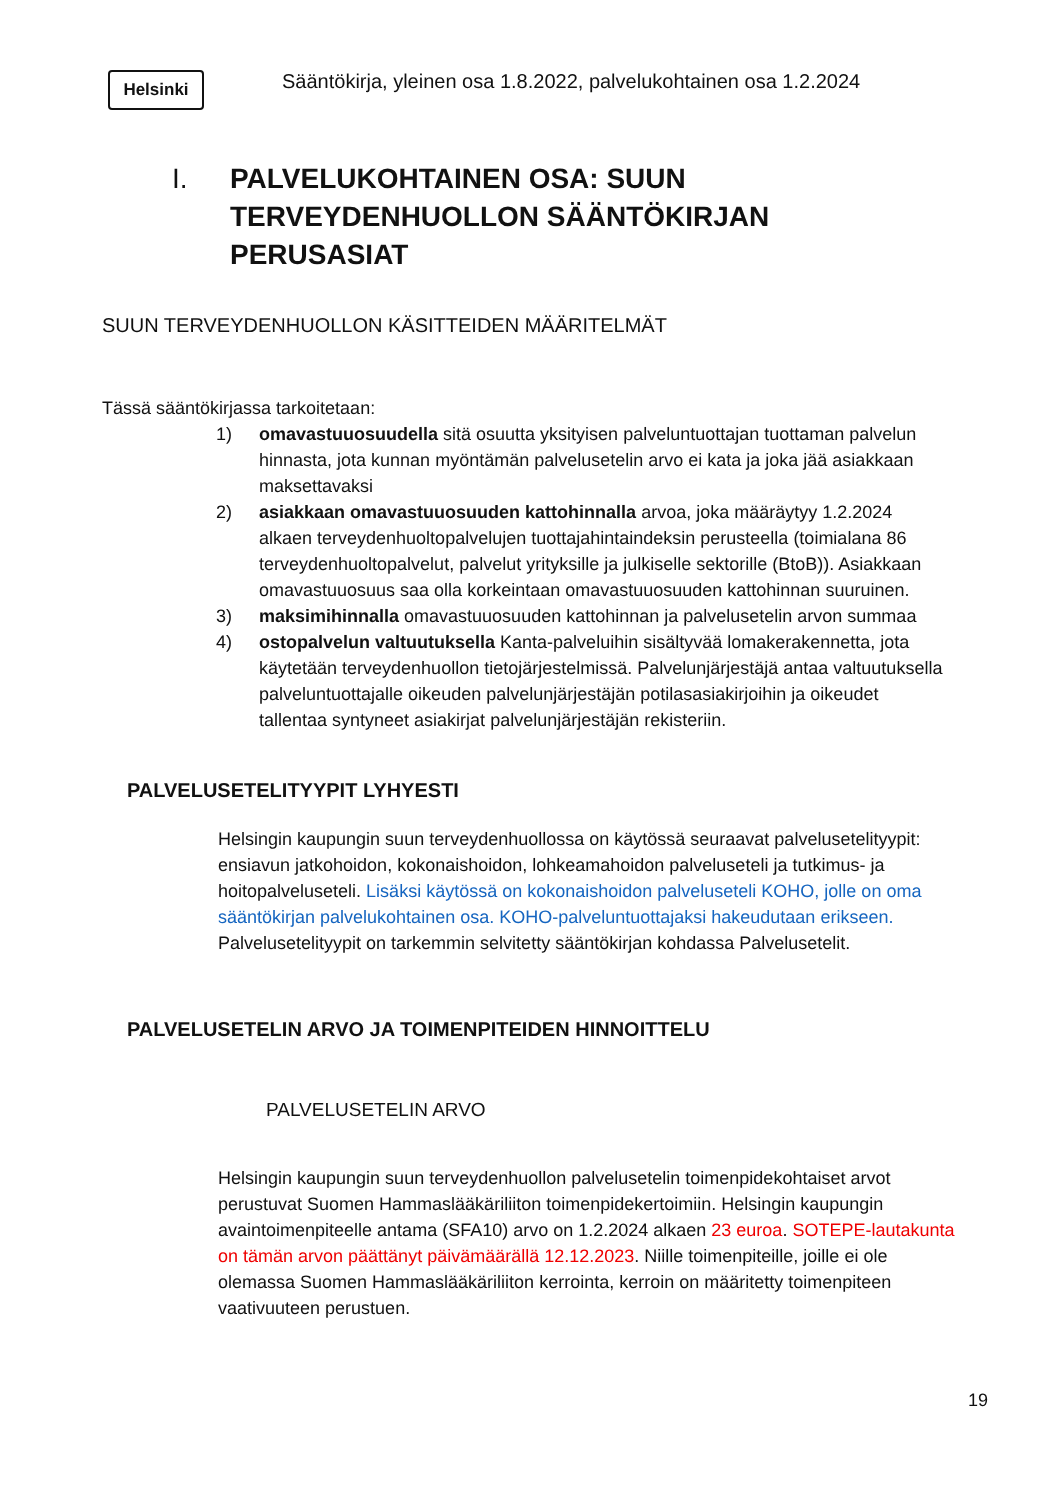Helsinki
Sääntökirja, yleinen osa 1.8.2022, palvelukohtainen osa 1.2.2024
I. PALVELUKOHTAINEN OSA: SUUN
TERVEYDENHUOLLON SÄÄNTÖKIRJAN
PERUSASIAT
SUUN TERVEYDENHUOLLON KÄSITTEIDEN MÄÄRITELMÄT
Tässä sääntökirjassa tarkoitetaan:
1) omavastuuosuudella sitä osuutta yksityisen palveluntuottajan tuottaman palvelun hinnasta, jota kunnan myöntämän palvelusetelin arvo ei kata ja joka jää asiakkaan maksettavaksi
2) asiakkaan omavastuuosuuden kattohinnalla arvoa, joka määräytyy 1.2.2024 alkaen terveydenhuoltopalvelujen tuottajahintaindeksin perusteella (toimialana 86 terveydenhuoltopalvelut, palvelut yrityksille ja julkiselle sektorille (BtoB)). Asiakkaan omavastuuosuus saa olla korkeintaan omavastuuosuuden kattohinnan suuruinen.
3) maksimihinnalla omavastuuosuuden kattohinnan ja palvelusetelin arvon summaa
4) ostopalvelun valtuutuksella Kanta-palveluihin sisältyvää lomakerakennetta, jota käytetään terveydenhuollon tietojärjestelmissä. Palvelunjärjestäjä antaa valtuutuksella palveluntuottajalle oikeuden palvelunjärjestäjän potilasasiakirjoihin ja oikeudet tallentaa syntyneet asiakirjat palvelunjärjestäjän rekisteriin.
PALVELUSETELITYYPIT LYHYESTI
Helsingin kaupungin suun terveydenhuollossa on käytössä seuraavat palvelusetelityypit: ensiavun jatkohoidon, kokonaishoidon, lohkeamahoidon palveluseteli ja tutkimus- ja hoitopalveluseteli. Lisäksi käytössä on kokonaishoidon palveluseteli KOHO, jolle on oma sääntökirjan palvelukohtainen osa. KOHO-palveluntuottajaksi hakeudutaan erikseen. Palvelusetelityypit on tarkemmin selvitetty sääntökirjan kohdassa Palvelusetelit.
PALVELUSETELIN ARVO JA TOIMENPITEIDEN HINNOITTELU
PALVELUSETELIN ARVO
Helsingin kaupungin suun terveydenhuollon palvelusetelin toimenpidekohtaiset arvot perustuvat Suomen Hammaslääkäriliiton toimenpidekertoimiin. Helsingin kaupungin avaintoimenpiteelle antama (SFA10) arvo on 1.2.2024 alkaen 23 euroa. SOTEPE-lautakunta on tämän arvon päättänyt päivämäärällä 12.12.2023. Niille toimenpiteille, joille ei ole olemassa Suomen Hammaslääkäriliiton kerrointa, kerroin on määritetty toimenpiteen vaativuuteen perustuen.
19